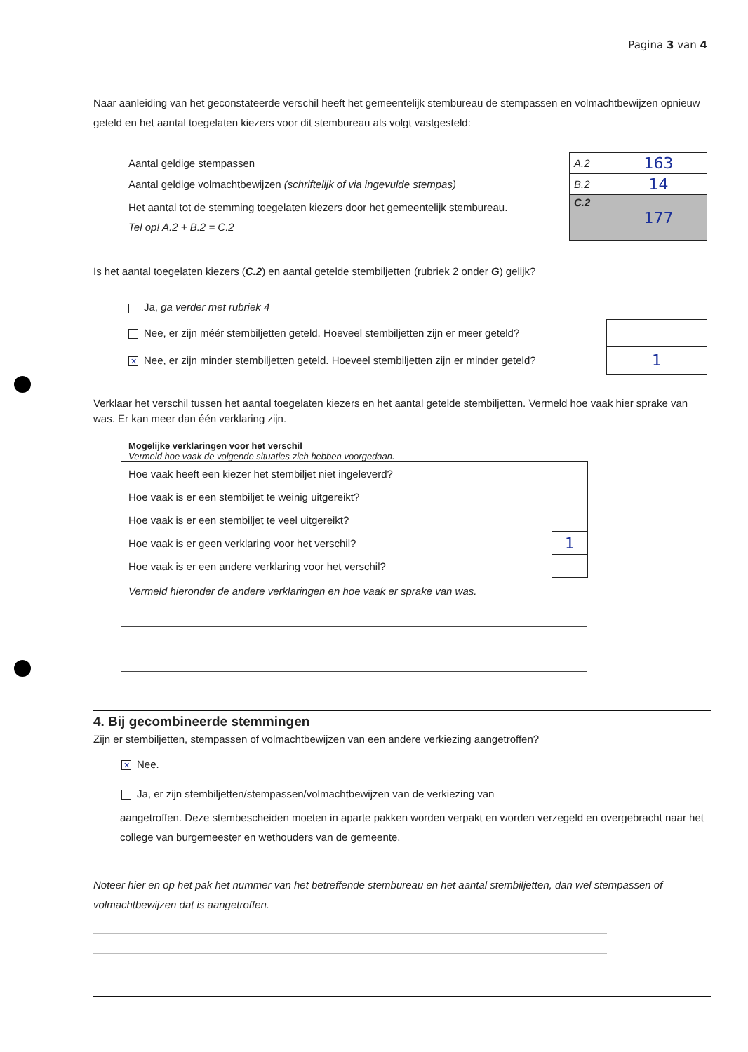Pagina 3 van 4
Naar aanleiding van het geconstateerde verschil heeft het gemeentelijk stembureau de stempassen en volmachtbewijzen opnieuw geteld en het aantal toegelaten kiezers voor dit stembureau als volgt vastgesteld:
| Aantal geldige stempassen | A.2 | 163 |
| Aantal geldige volmachtbewijzen (schriftelijk of via ingevulde stempas) | B.2 | 14 |
| Het aantal tot de stemming toegelaten kiezers door het gemeentelijk stembureau. Tel op! A.2 + B.2 = C.2 | C.2 | 177 |
Is het aantal toegelaten kiezers (C.2) en aantal getelde stembiljetten (rubriek 2 onder G) gelijk?
| Ja, ga verder met rubriek 4 | |
| Nee, er zijn méér stembiljetten geteld. Hoeveel stembiljetten zijn er meer geteld? | |
| ✕ Nee, er zijn minder stembiljetten geteld. Hoeveel stembiljetten zijn er minder geteld? | 1 |
Verklaar het verschil tussen het aantal toegelaten kiezers en het aantal getelde stembiljetten. Vermeld hoe vaak hier sprake van was. Er kan meer dan één verklaring zijn.
Mogelijke verklaringen voor het verschil
Vermeld hoe vaak de volgende situaties zich hebben voorgedaan.
| Hoe vaak heeft een kiezer het stembiljet niet ingeleverd? | |
| Hoe vaak is er een stembiljet te weinig uitgereikt? | |
| Hoe vaak is er een stembiljet te veel uitgereikt? | |
| Hoe vaak is er geen verklaring voor het verschil? | 1 |
| Hoe vaak is er een andere verklaring voor het verschil? | |
| Vermeld hieronder de andere verklaringen en hoe vaak er sprake van was. | |
4. Bij gecombineerde stemmingen
Zijn er stembiljetten, stempassen of volmachtbewijzen van een andere verkiezing aangetroffen?
✕ Nee.
Ja, er zijn stembiljetten/stempassen/volmachtbewijzen van de verkiezing van
aangetroffen. Deze stembescheiden moeten in aparte pakken worden verpakt en worden verzegeld en overgebracht naar het college van burgemeester en wethouders van de gemeente.
Noteer hier en op het pak het nummer van het betreffende stembureau en het aantal stembiljetten, dan wel stempassen of volmachtbewijzen dat is aangetroffen.